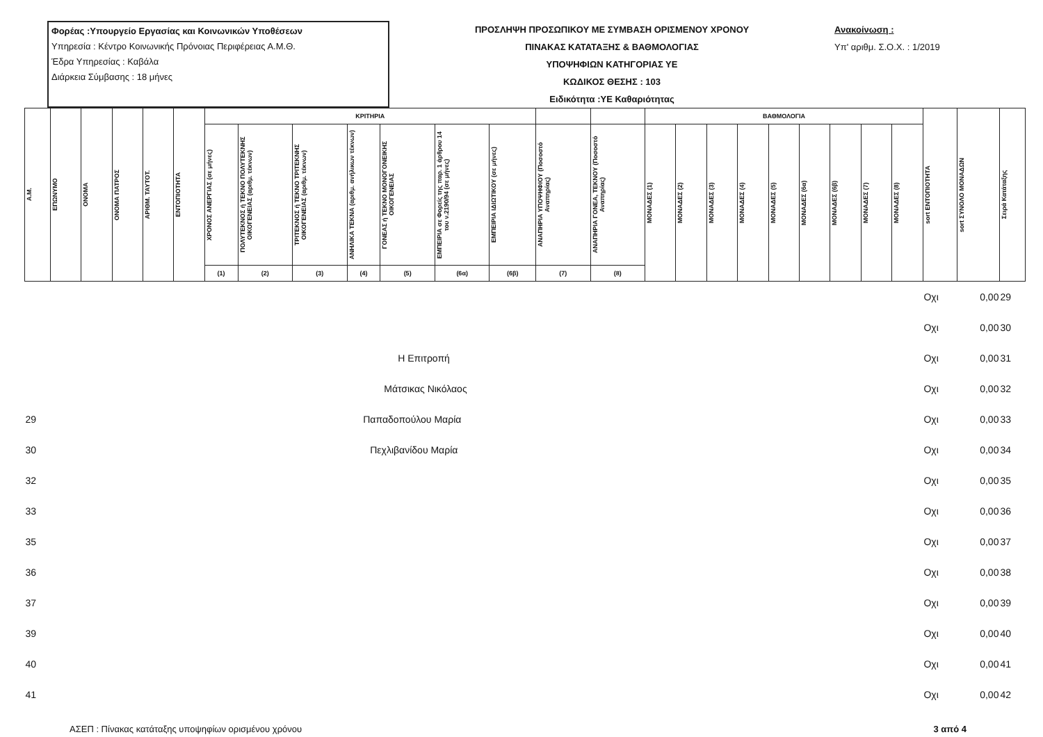Φορέας :Υπουργείο Εργασίας και Κοινωνικών Υποθέσεων
Υπηρεσία : Κέντρο Κοινωνικής Πρόνοιας Περιφέρειας Α.Μ.Θ.
Έδρα Υπηρεσίας : Καβάλα
Διάρκεια Σύμβασης : 18 μήνες
ΠΡΟΣΛΗΨΗ ΠΡΟΣΩΠΙΚΟΥ ΜΕ ΣΥΜΒΑΣΗ ΟΡΙΣΜΕΝΟΥ ΧΡΟΝΟΥ
ΠΙΝΑΚΑΣ ΚΑΤΑΤΑΞΗΣ & ΒΑΘΜΟΛΟΓΙΑΣ
ΥΠΟΨΗΦΙΩΝ ΚΑΤΗΓΟΡΙΑΣ ΥΕ
ΚΩΔΙΚΟΣ ΘΕΣΗΣ : 103
Ειδικότητα :ΥΕ Καθαριότητας
Ανακοίνωση :
Υπ' αριθμ. Σ.Ο.Χ. : 1/2019
| Α.Μ. | ΕΠΩΝΥΜΟ | ΟΝΟΜΑ | ΟΝΟΜΑ ΠΑΤΡΟΣ | ΑΡΙΘΜ. ΤΑΥΤΟΤ. | ΕΝΤΟΠΙΟΤΗΤΑ | ΚΡΙΤΗΡΙΑ | | | | | | | | | ΒΑΘΜΟΛΟΓΙΑ | | | | | | | | | sort ΕΝΤΟΠΙΟΤΗΤΑ | sort ΣΥΝΟΛΟ ΜΟΝΑΔΩΝ | Σειρά Κατάταξης |
| --- | --- | --- | --- | --- | --- | --- | --- | --- | --- | --- | --- | --- | --- | --- | --- | --- | --- | --- | --- | --- | --- | --- | --- | --- | --- | --- |
| | | | | | | ΧΡΟΝΟΣ ΑΝΕΡΓΙΑΣ (σε μήνες) | ΠΟΛΥΤΕΚΝΟΣ ή ΤΕΚΝΟ ΠΟΛΥΤΕΚΝΗΣ ΟΙΚΟΓΕΝΕΙΑΣ (αριθμ. τέκνων) | ΤΡΙΤΕΚΝΟΣ ή ΤΕΚΝΟ ΤΡΙΤΕΚΝΗΣ ΟΙΚΟΓΕΝΕΙΑΣ (αριθμ. τέκνων) | ΑΝΗΛΙΚΑ ΤΕΚΝΑ (αριθμ. ανήλικων τέκνων) | ΓΟΝΕΑΣ ή ΤΕΚΝΟ ΜΟΝΟΓΟΝΕΙΚΗΣ ΟΙΚΟΓΕΝΕΙΑΣ | ΕΜΠΕΙΡΙΑ σε Φορείς της παρ. 1 άρθρου 14 του ν.2190/94 (σε μήνες) | ΕΜΠΕΙΡΙΑ ΙΔΙΩΤΙΚΟΥ (σε μήνες) | ΑΝΑΠΗΡΙΑ ΥΠΟΨΗΦΙΟΥ (Ποσοστό Αναπηρίας) | ΑΝΑΠΗΡΙΑ ΓΟΝΕΑ, ΤΕΚΝΟΥ (Ποσοστό Αναπηρίας) | ΜΟΝΑΔΕΣ (1) | ΜΟΝΑΔΕΣ (2) | ΜΟΝΑΔΕΣ (3) | ΜΟΝΑΔΕΣ (4) | ΜΟΝΑΔΕΣ (5) | ΜΟΝΑΔΕΣ (6α) | ΜΟΝΑΔΕΣ (6β) | ΜΟΝΑΔΕΣ (7) | ΜΟΝΑΔΕΣ (8) | | | |
| | | | | | | (1) | (2) | (3) | (4) | (5) | (6α) | (6β) | (7) | (8) | | | | | | | | | | | | |
| | | | | | | | | | | | | | | | | | | | | | | | | Οχι | 0,00 | 29 |
| | | | | | | | | | | | | | | | | | | | | | | | | Οχι | 0,00 | 30 |
| | Η Επιτροπή | | | | | | | | | | | | | | | | | | | | | | | Οχι | 0,00 | 31 |
| | Μάτσικας Νικόλαος | | | | | | | | | | | | | | | | | | | | | | | Οχι | 0,00 | 32 |
| 29 | Παπαδοπούλου Μαρία | | | | | | | | | | | | | | | | | | | | | | | Οχι | 0,00 | 33 |
| 30 | Πεχλιβανίδου Μαρία | | | | | | | | | | | | | | | | | | | | | | | Οχι | 0,00 | 34 |
| 32 | | | | | | | | | | | | | | | | | | | | | | | | Οχι | 0,00 | 35 |
| 33 | | | | | | | | | | | | | | | | | | | | | | | | Οχι | 0,00 | 36 |
| 35 | | | | | | | | | | | | | | | | | | | | | | | | Οχι | 0,00 | 37 |
| 36 | | | | | | | | | | | | | | | | | | | | | | | | Οχι | 0,00 | 38 |
| 37 | | | | | | | | | | | | | | | | | | | | | | | | Οχι | 0,00 | 39 |
| 39 | | | | | | | | | | | | | | | | | | | | | | | | Οχι | 0,00 | 40 |
| 40 | | | | | | | | | | | | | | | | | | | | | | | | Οχι | 0,00 | 41 |
| 41 | | | | | | | | | | | | | | | | | | | | | | | | Οχι | 0,00 | 42 |
ΑΣΕΠ : Πίνακας κατάταξης υποψηφίων ορισμένου χρόνου 3 από 4